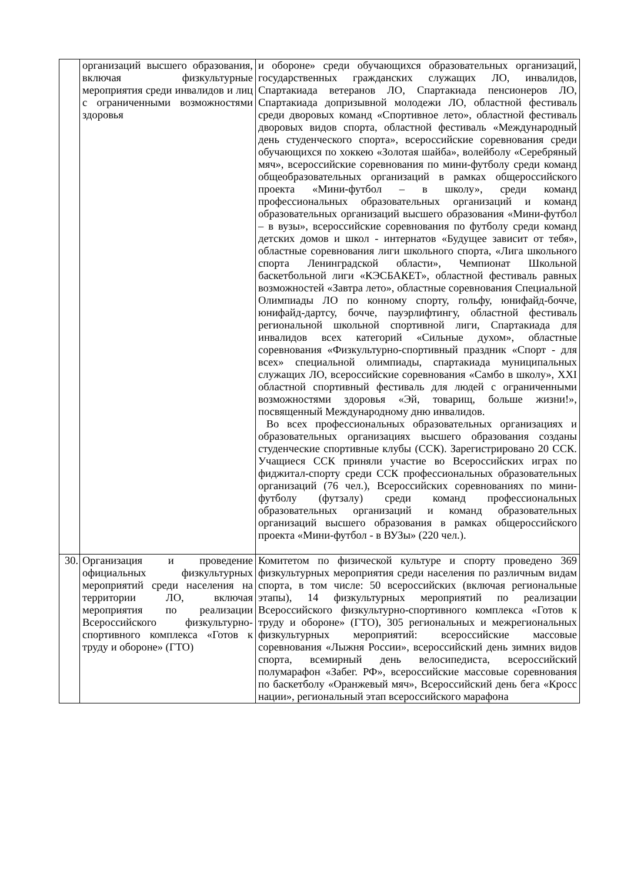| | организаций высшего образования, включая физкультурные мероприятия среди инвалидов и лиц с ограниченными возможностями здоровья | и обороне» среди обучающихся образовательных организаций, государственных гражданских служащих ЛО, инвалидов, Спартакиада ветеранов ЛО, Спартакиада пенсионеров ЛО, Спартакиада допризывной молодежи ЛО, областной фестиваль среди дворовых команд «Спортивное лето», областной фестиваль дворовых видов спорта, областной фестиваль «Международный день студенческого спорта», всероссийские соревнования среди обучающихся по хоккею «Золотая шайба», волейболу «Серебряный мяч», всероссийские соревнования по мини-футболу среди команд общеобразовательных организаций в рамках общероссийского проекта «Мини-футбол – в школу», среди команд профессиональных образовательных организаций и команд образовательных организаций высшего образования «Мини-футбол – в вузы», всероссийские соревнования по футболу среди команд детских домов и школ - интернатов «Будущее зависит от тебя», областные соревнования лиги школьного спорта, «Лига школьного спорта Ленинградской области», Чемпионат Школьной баскетбольной лиги «КЭСБАКЕТ», областной фестиваль равных возможностей «Завтра лето», областные соревнования Специальной Олимпиады ЛО по конному спорту, гольфу, юнифайд-бочче, юнифайд-дартсу, бочче, пауэрлифтингу, областной фестиваль региональной школьной спортивной лиги, Спартакиада для инвалидов всех категорий «Сильные духом», областные соревнования «Физкультурно-спортивный праздник «Спорт - для всех» специальной олимпиады, спартакиада муниципальных служащих ЛО, всероссийские соревнования «Самбо в школу», XXI областной спортивный фестиваль для людей с ограниченными возможностями здоровья «Эй, товарищ, больше жизни!», посвященный Международному дню инвалидов. Во всех профессиональных образовательных организациях и образовательных организациях высшего образования созданы студенческие спортивные клубы (ССК). Зарегистрировано 20 ССК. Учащиеся ССК приняли участие во Всероссийских играх по фиджитал-спорту среди ССК профессиональных образовательных организаций (76 чел.), Всероссийских соревнованиях по мини-футболу (футзалу) среди команд профессиональных образовательных организаций и команд образовательных организаций высшего образования в рамках общероссийского проекта «Мини-футбол - в ВУЗы» (220 чел.). |
| 30. | Организация и проведение официальных физкультурных мероприятий среди населения на территории ЛО, включая мероприятия по реализации Всероссийского физкультурно-спортивного комплекса «Готов к труду и обороне» (ГТО) | Комитетом по физической культуре и спорту проведено 369 физкультурных мероприятия среди населения по различным видам спорта, в том числе: 50 всероссийских (включая региональные этапы), 14 физкультурных мероприятий по реализации Всероссийского физкультурно-спортивного комплекса «Готов к труду и обороне» (ГТО), 305 региональных и межрегиональных физкультурных мероприятий: всероссийские массовые соревнования «Лыжня России», всероссийский день зимних видов спорта, всемирный день велосипедиста, всероссийский полумарафон «Забег. РФ», всероссийские массовые соревнования по баскетболу «Оранжевый мяч», Всероссийский день бега «Кросс нации», региональный этап всероссийского марафона |